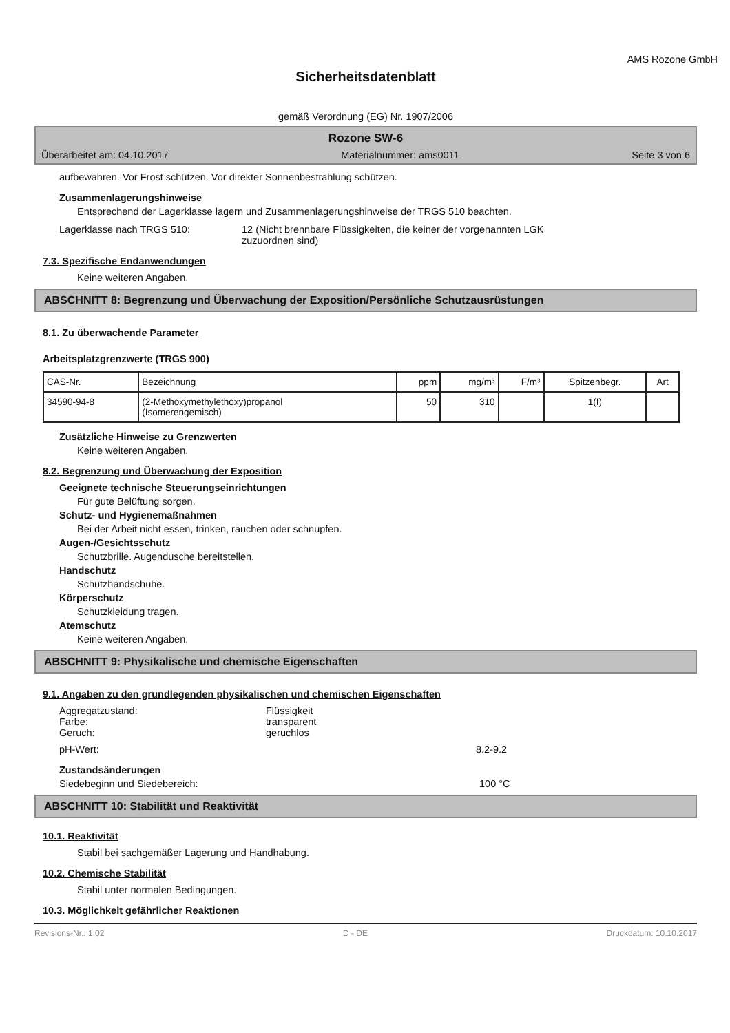AMS Rozone GmbH
Sicherheitsdatenblatt
gemäß Verordnung (EG) Nr. 1907/2006
Rozone SW-6
Überarbeitet am: 04.10.2017 Materialnummer: ams0011 Seite 3 von 6
aufbewahren. Vor Frost schützen. Vor direkter Sonnenbestrahlung schützen.
Zusammenlagerungshinweise
Entsprechend der Lagerklasse lagern und Zusammenlagerungshinweise der TRGS 510 beachten.
Lagerklasse nach TRGS 510: 12 (Nicht brennbare Flüssigkeiten, die keiner der vorgenannten LGK
zuzuordnen sind)
7.3. Spezifische Endanwendungen
Keine weiteren Angaben.
ABSCHNITT 8: Begrenzung und Überwachung der Exposition/Persönliche Schutzausrüstungen
8.1. Zu überwachende Parameter
Arbeitsplatzgrenzwerte (TRGS 900)
| CAS-Nr. | Bezeichnung | ppm | mg/m³ | F/m³ | Spitzenbegr. | Art |
| --- | --- | --- | --- | --- | --- | --- |
| 34590-94-8 | (2-Methoxymethylethoxy)propanol (Isomerengemisch) | 50 | 310 | | 1(I) | |
Zusätzliche Hinweise zu Grenzwerten
Keine weiteren Angaben.
8.2. Begrenzung und Überwachung der Exposition
Geeignete technische Steuerungseinrichtungen
Für gute Belüftung sorgen.
Schutz- und Hygienemaßnahmen
Bei der Arbeit nicht essen, trinken, rauchen oder schnupfen.
Augen-/Gesichtsschutz
Schutzbrille. Augendusche bereitstellen.
Handschutz
Schutzhandschuhe.
Körperschutz
Schutzkleidung tragen.
Atemschutz
Keine weiteren Angaben.
ABSCHNITT 9: Physikalische und chemische Eigenschaften
9.1. Angaben zu den grundlegenden physikalischen und chemischen Eigenschaften
Aggregatzustand: Flüssigkeit
Farbe: transparent
Geruch: geruchlos
pH-Wert: 8.2-9.2
Zustandsänderungen
Siedebeginn und Siedebereich: 100 °C
ABSCHNITT 10: Stabilität und Reaktivität
10.1. Reaktivität
Stabil bei sachgemäßer Lagerung und Handhabung.
10.2. Chemische Stabilität
Stabil unter normalen Bedingungen.
10.3. Möglichkeit gefährlicher Reaktionen
Revisions-Nr.: 1,02 D - DE Druckdatum: 10.10.2017